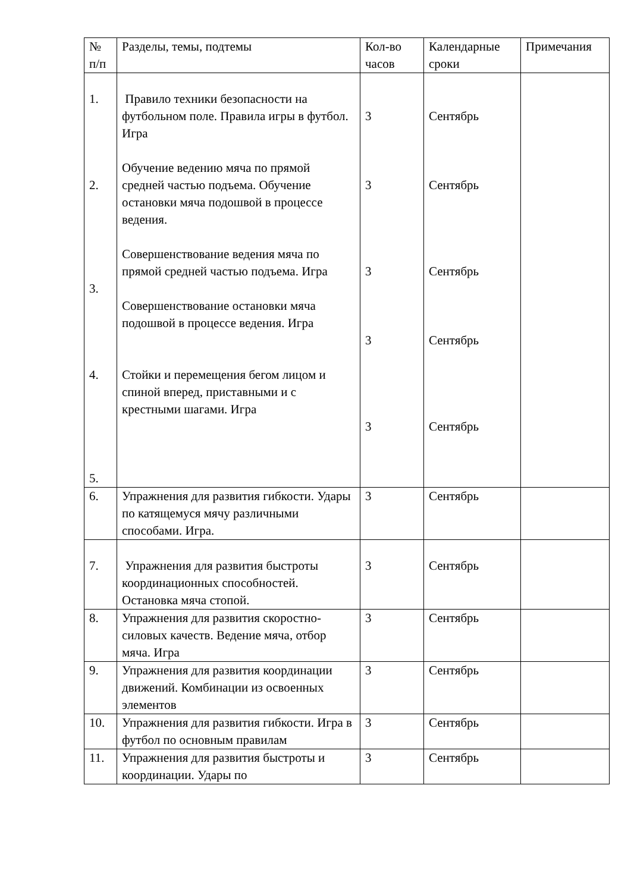| № п/п | Разделы, темы, подтемы | Кол-во часов | Календарные сроки | Примечания |
| --- | --- | --- | --- | --- |
| 1. 2. 3. 4. 5. | Правило техники безопасности на футбольном поле. Правила игры в футбол. Игра Обучение ведению мяча по прямой средней частью подъема. Обучение остановки мяча подошвой в процессе ведения. Совершенствование ведения мяча по прямой средней частью подъема. Игра Совершенствование остановки мяча подошвой в процессе ведения. Игра Стойки и перемещения бегом лицом и спиной вперед, приставными и с крестными шагами. Игра | 3 3 3 3 3 | Сентябрь Сентябрь Сентябрь Сентябрь Сентябрь | |
| 6. | Упражнения для развития гибкости. Удары по катящемуся мячу различными способами. Игра. | 3 | Сентябрь | |
| 7. | Упражнения для развития быстроты координационных способностей. Остановка мяча стопой. | 3 | Сентябрь | |
| 8. | Упражнения для развития скоростно-силовых качеств. Ведение мяча, отбор мяча. Игра | 3 | Сентябрь | |
| 9. | Упражнения для развития координации движений. Комбинации из освоенных элементов | 3 | Сентябрь | |
| 10. | Упражнения для развития гибкости. Игра в футбол по основным правилам | 3 | Сентябрь | |
| 11. | Упражнения для развития быстроты и координации. Удары по | 3 | Сентябрь | |